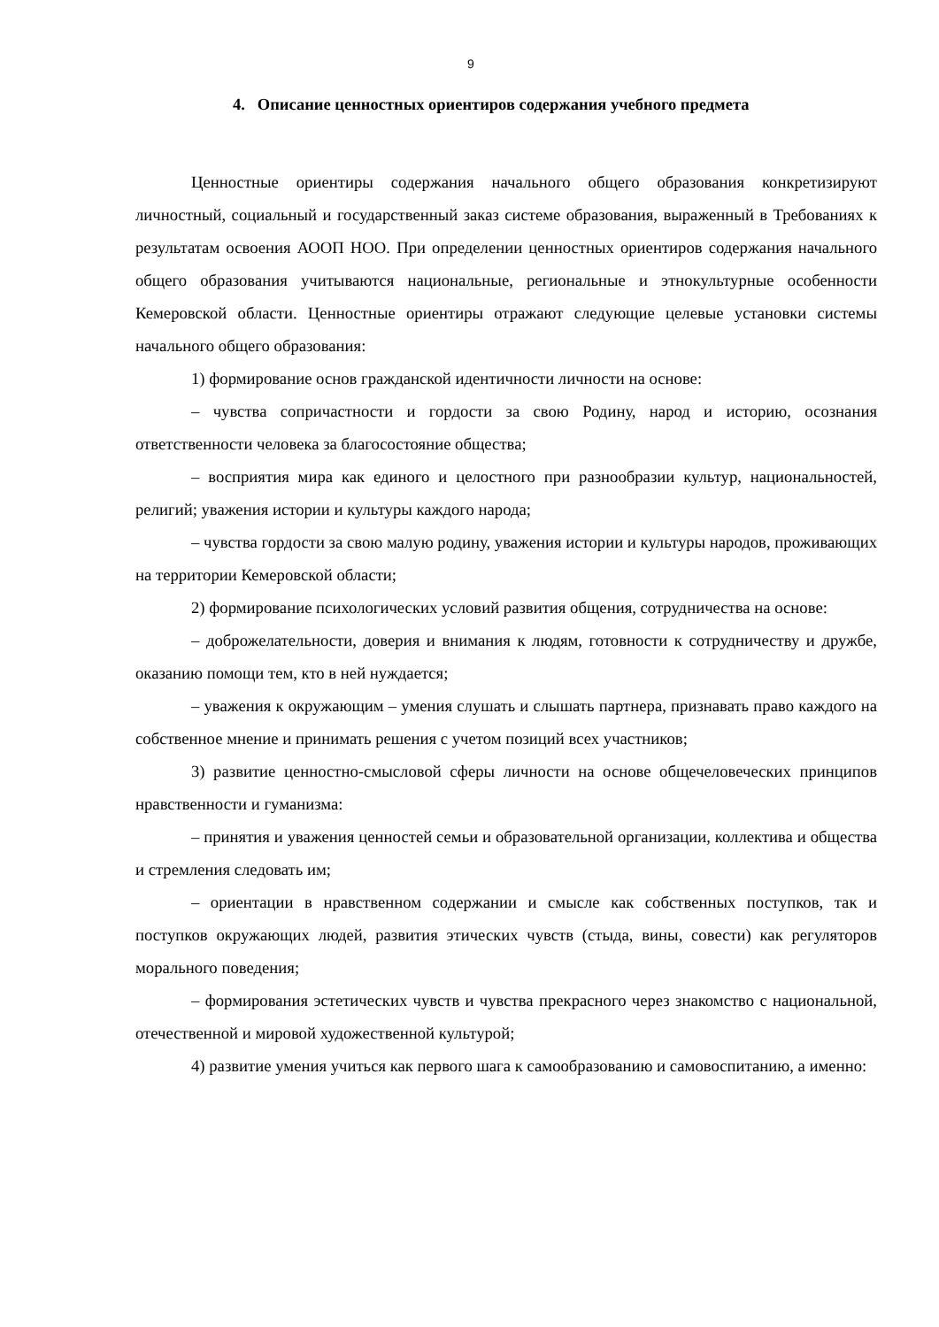9
4. Описание ценностных ориентиров содержания учебного предмета
Ценностные ориентиры содержания начального общего образования конкретизируют личностный, социальный и государственный заказ системе образования, выраженный в Требованиях к результатам освоения АООП НОО. При определении ценностных ориентиров содержания начального общего образования учитываются национальные, региональные и этнокультурные особенности Кемеровской области. Ценностные ориентиры отражают следующие целевые установки системы начального общего образования:
1) формирование основ гражданской идентичности личности на основе:
– чувства сопричастности и гордости за свою Родину, народ и историю, осознания ответственности человека за благосостояние общества;
– восприятия мира как единого и целостного при разнообразии культур, национальностей, религий; уважения истории и культуры каждого народа;
– чувства гордости за свою малую родину, уважения истории и культуры народов, проживающих на территории Кемеровской области;
2) формирование психологических условий развития общения, сотрудничества на основе:
– доброжелательности, доверия и внимания к людям, готовности к сотрудничеству и дружбе, оказанию помощи тем, кто в ней нуждается;
– уважения к окружающим – умения слушать и слышать партнера, признавать право каждого на собственное мнение и принимать решения с учетом позиций всех участников;
3) развитие ценностно-смысловой сферы личности на основе общечеловеческих принципов нравственности и гуманизма:
– принятия и уважения ценностей семьи и образовательной организации, коллектива и общества и стремления следовать им;
– ориентации в нравственном содержании и смысле как собственных поступков, так и поступков окружающих людей, развития этических чувств (стыда, вины, совести) как регуляторов морального поведения;
– формирования эстетических чувств и чувства прекрасного через знакомство с национальной, отечественной и мировой художественной культурой;
4) развитие умения учиться как первого шага к самообразованию и самовоспитанию, а именно: